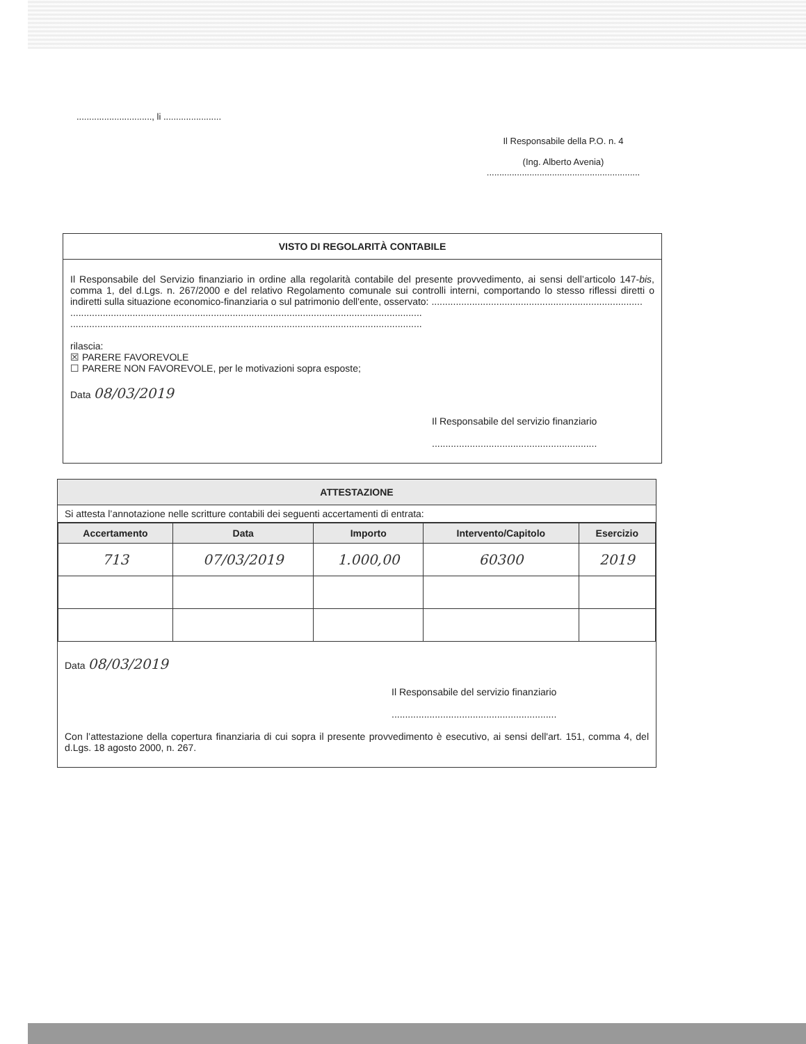.............................., li .......................
Il Responsabile della P.O. n. 4
(Ing. Alberto Avenia)
.............................................................
VISTO DI REGOLARITÀ CONTABILE
Il Responsabile del Servizio finanziario in ordine alla regolarità contabile del presente provvedimento, ai sensi dell’articolo 147-bis, comma 1, del d.Lgs. n. 267/2000 e del relativo Regolamento comunale sui controlli interni, comportando lo stesso riflessi diretti o indiretti sulla situazione economico-finanziaria o sul patrimonio dell'ente, osservato: ..............................................................................
..................................................................................................................................
..................................................................................................................................
rilascia:
☒ PARERE FAVOREVOLE
☐ PARERE NON FAVOREVOLE, per le motivazioni sopra esposte;
Data 08/03/2019
Il Responsabile del servizio finanziario
.............................................................
ATTESTAZIONE
Si attesta l’annotazione nelle scritture contabili dei seguenti accertamenti di entrata:
| Accertamento | Data | Importo | Intervento/Capitolo | Esercizio |
| --- | --- | --- | --- | --- |
| 713 | 07/03/2019 | 1.000,00 | 60300 | 2019 |
Data 08/03/2019
Il Responsabile del servizio finanziario
.............................................................
Con l’attestazione della copertura finanziaria di cui sopra il presente provvedimento è esecutivo, ai sensi dell'art. 151, comma 4, del d.Lgs. 18 agosto 2000, n. 267.